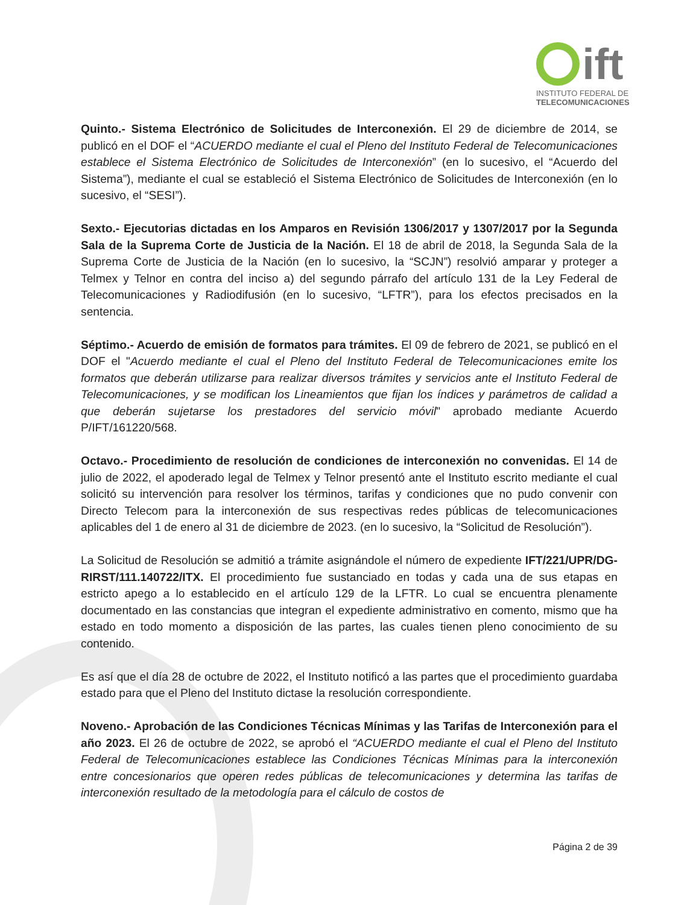ift
INSTITUTO FEDERAL DE
TELECOMUNICACIONES
Quinto.- Sistema Electrónico de Solicitudes de Interconexión. El 29 de diciembre de 2014, se publicó en el DOF el “ACUERDO mediante el cual el Pleno del Instituto Federal de Telecomunicaciones establece el Sistema Electrónico de Solicitudes de Interconexión” (en lo sucesivo, el “Acuerdo del Sistema”), mediante el cual se estableció el Sistema Electrónico de Solicitudes de Interconexión (en lo sucesivo, el “SESI”).
Sexto.- Ejecutorias dictadas en los Amparos en Revisión 1306/2017 y 1307/2017 por la Segunda Sala de la Suprema Corte de Justicia de la Nación. El 18 de abril de 2018, la Segunda Sala de la Suprema Corte de Justicia de la Nación (en lo sucesivo, la “SCJN”) resolvió amparar y proteger a Telmex y Telnor en contra del inciso a) del segundo párrafo del artículo 131 de la Ley Federal de Telecomunicaciones y Radiodifusión (en lo sucesivo, “LFTR”), para los efectos precisados en la sentencia.
Séptimo.- Acuerdo de emisión de formatos para trámites. El 09 de febrero de 2021, se publicó en el DOF el "Acuerdo mediante el cual el Pleno del Instituto Federal de Telecomunicaciones emite los formatos que deberán utilizarse para realizar diversos trámites y servicios ante el Instituto Federal de Telecomunicaciones, y se modifican los Lineamientos que fijan los índices y parámetros de calidad a que deberán sujetarse los prestadores del servicio móvil" aprobado mediante Acuerdo P/IFT/161220/568.
Octavo.- Procedimiento de resolución de condiciones de interconexión no convenidas. El 14 de julio de 2022, el apoderado legal de Telmex y Telnor presentó ante el Instituto escrito mediante el cual solicitó su intervención para resolver los términos, tarifas y condiciones que no pudo convenir con Directo Telecom para la interconexión de sus respectivas redes públicas de telecomunicaciones aplicables del 1 de enero al 31 de diciembre de 2023. (en lo sucesivo, la “Solicitud de Resolución”).
La Solicitud de Resolución se admitió a trámite asignándole el número de expediente IFT/221/UPR/DG-RIRST/111.140722/ITX. El procedimiento fue sustanciado en todas y cada una de sus etapas en estricto apego a lo establecido en el artículo 129 de la LFTR. Lo cual se encuentra plenamente documentado en las constancias que integran el expediente administrativo en comento, mismo que ha estado en todo momento a disposición de las partes, las cuales tienen pleno conocimiento de su contenido.
Es así que el día 28 de octubre de 2022, el Instituto notificó a las partes que el procedimiento guardaba estado para que el Pleno del Instituto dictase la resolución correspondiente.
Noveno.- Aprobación de las Condiciones Técnicas Mínimas y las Tarifas de Interconexión para el año 2023. El 26 de octubre de 2022, se aprobó el “ACUERDO mediante el cual el Pleno del Instituto Federal de Telecomunicaciones establece las Condiciones Técnicas Mínimas para la interconexión entre concesionarios que operen redes públicas de telecomunicaciones y determina las tarifas de interconexión resultado de la metodología para el cálculo de costos de
Página 2 de 39